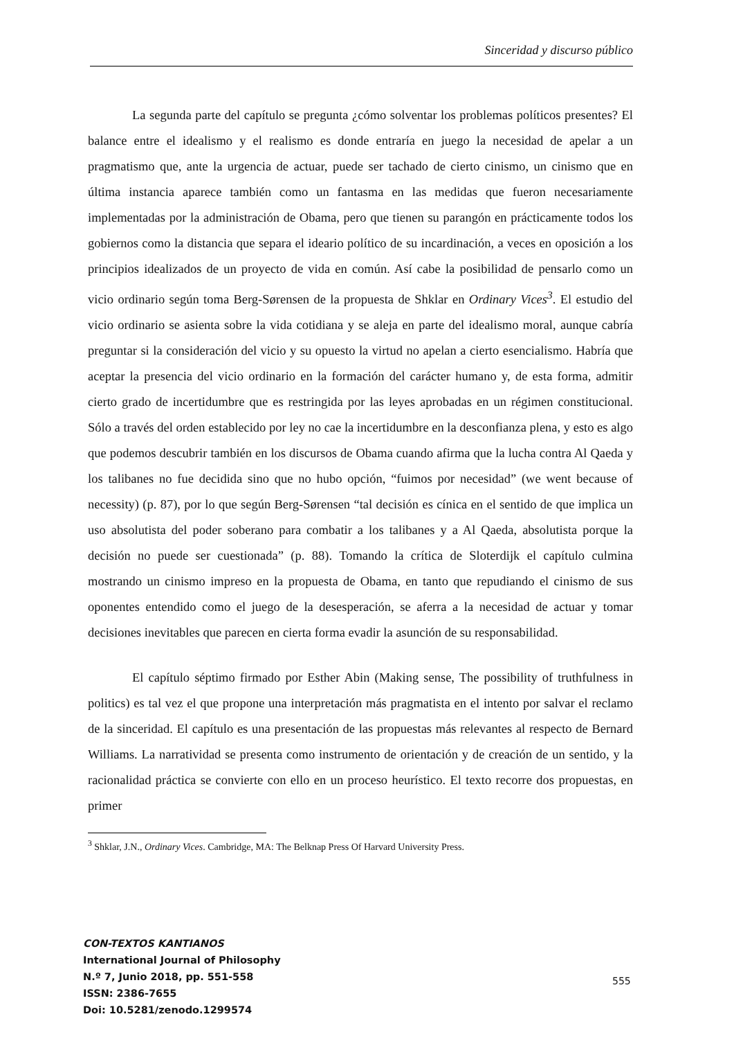Sinceridad y discurso público
La segunda parte del capítulo se pregunta ¿cómo solventar los problemas políticos presentes? El balance entre el idealismo y el realismo es donde entraría en juego la necesidad de apelar a un pragmatismo que, ante la urgencia de actuar, puede ser tachado de cierto cinismo, un cinismo que en última instancia aparece también como un fantasma en las medidas que fueron necesariamente implementadas por la administración de Obama, pero que tienen su parangón en prácticamente todos los gobiernos como la distancia que separa el ideario político de su incardinación, a veces en oposición a los principios idealizados de un proyecto de vida en común. Así cabe la posibilidad de pensarlo como un vicio ordinario según toma Berg-Sørensen de la propuesta de Shklar en Ordinary Vices<sup>3</sup>. El estudio del vicio ordinario se asienta sobre la vida cotidiana y se aleja en parte del idealismo moral, aunque cabría preguntar si la consideración del vicio y su opuesto la virtud no apelan a cierto esencialismo. Habría que aceptar la presencia del vicio ordinario en la formación del carácter humano y, de esta forma, admitir cierto grado de incertidumbre que es restringida por las leyes aprobadas en un régimen constitucional. Sólo a través del orden establecido por ley no cae la incertidumbre en la desconfianza plena, y esto es algo que podemos descubrir también en los discursos de Obama cuando afirma que la lucha contra Al Qaeda y los talibanes no fue decidida sino que no hubo opción, “fuimos por necesidad” (we went because of necessity) (p. 87), por lo que según Berg-Sørensen “tal decisión es cínica en el sentido de que implica un uso absolutista del poder soberano para combatir a los talibanes y a Al Qaeda, absolutista porque la decisión no puede ser cuestionada” (p. 88). Tomando la crítica de Sloterdijk el capítulo culmina mostrando un cinismo impreso en la propuesta de Obama, en tanto que repudiando el cinismo de sus oponentes entendido como el juego de la desesperación, se aferra a la necesidad de actuar y tomar decisiones inevitables que parecen en cierta forma evadir la asunción de su responsabilidad.
El capítulo séptimo firmado por Esther Abin (Making sense, The possibility of truthfulness in politics) es tal vez el que propone una interpretación más pragmatista en el intento por salvar el reclamo de la sinceridad. El capítulo es una presentación de las propuestas más relevantes al respecto de Bernard Williams. La narratividad se presenta como instrumento de orientación y de creación de un sentido, y la racionalidad práctica se convierte con ello en un proceso heurístico. El texto recorre dos propuestas, en primer
<sup>3</sup> Shklar, J.N., Ordinary Vices. Cambridge, MA: The Belknap Press Of Harvard University Press.
CON-TEXTOS KANTIANOS
International Journal of Philosophy
N.º 7, Junio 2018, pp. 551-558
ISSN: 2386-7655
Doi: 10.5281/zenodo.1299574
555